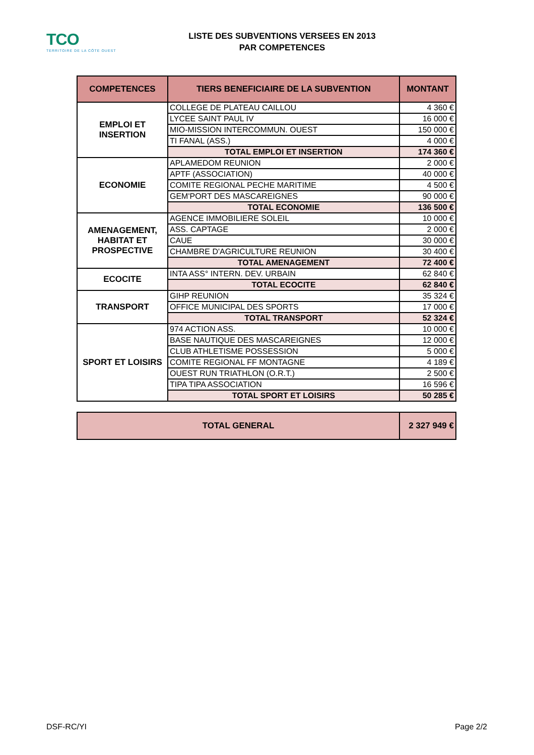TCO
TERRITOIRE DE LA CÔTE OUEST
LISTE DES SUBVENTIONS VERSEES EN 2013
PAR COMPETENCES
| COMPETENCES | TIERS BENEFICIAIRE DE LA SUBVENTION | MONTANT |
| --- | --- | --- |
| EMPLOI ET INSERTION | COLLEGE DE PLATEAU CAILLOU | 4 360 € |
| | LYCEE SAINT PAUL IV | 16 000 € |
| | MIO-MISSION INTERCOMMUN. OUEST | 150 000 € |
| | TI FANAL (ASS.) | 4 000 € |
| | TOTAL EMPLOI ET INSERTION | 174 360 € |
| ECONOMIE | APLAMEDOM REUNION | 2 000 € |
| | APTF (ASSOCIATION) | 40 000 € |
| | COMITE REGIONAL PECHE MARITIME | 4 500 € |
| | GEM'PORT DES MASCAREIGNES | 90 000 € |
| | TOTAL ECONOMIE | 136 500 € |
| AMENAGEMENT, HABITAT ET PROSPECTIVE | AGENCE IMMOBILIERE SOLEIL | 10 000 € |
| | ASS. CAPTAGE | 2 000 € |
| | CAUE | 30 000 € |
| | CHAMBRE D'AGRICULTURE REUNION | 30 400 € |
| | TOTAL AMENAGEMENT | 72 400 € |
| ECOCITE | INTA ASS° INTERN. DEV. URBAIN | 62 840 € |
| | TOTAL ECOCITE | 62 840 € |
| TRANSPORT | GIHP REUNION | 35 324 € |
| | OFFICE MUNICIPAL DES SPORTS | 17 000 € |
| | TOTAL TRANSPORT | 52 324 € |
| SPORT ET LOISIRS | 974 ACTION ASS. | 10 000 € |
| | BASE NAUTIQUE DES MASCAREIGNES | 12 000 € |
| | CLUB ATHLETISME POSSESSION | 5 000 € |
| | COMITE REGIONAL FF MONTAGNE | 4 189 € |
| | OUEST RUN TRIATHLON (O.R.T.) | 2 500 € |
| | TIPA TIPA ASSOCIATION | 16 596 € |
| | TOTAL SPORT ET LOISIRS | 50 285 € |
| TOTAL GENERAL | 2 327 949 € |
DSF-RC/YI Page 2/2